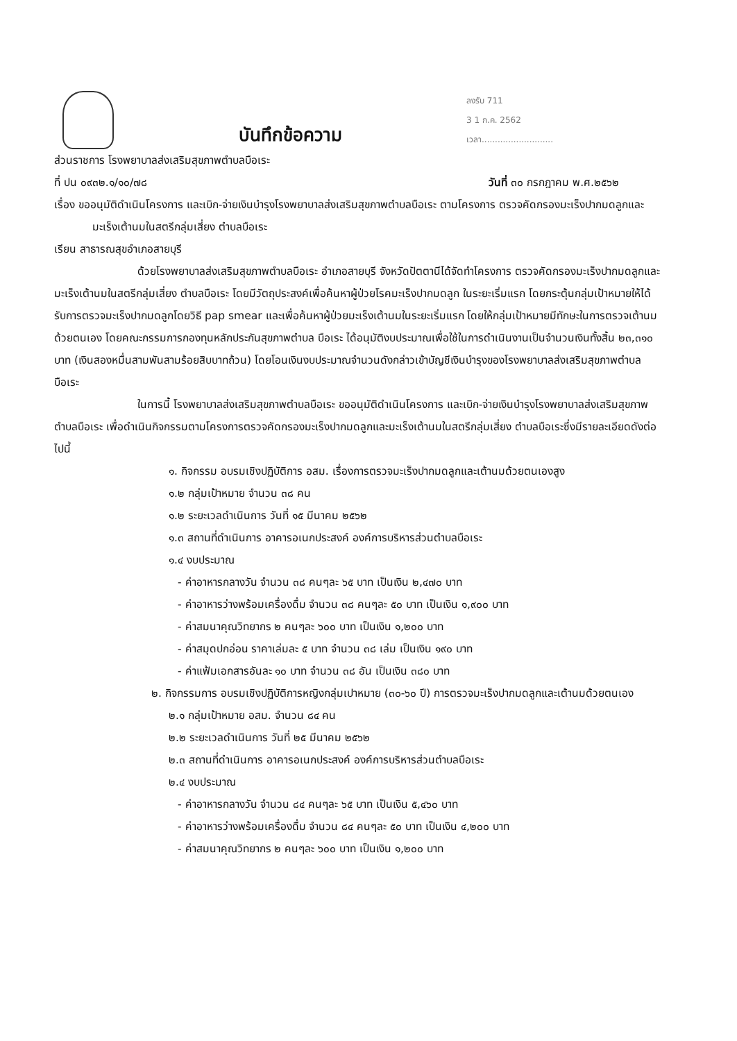บันทึกข้อความ
ลงรับ 711
3 1 ก.ค. 2562
เวลา...........................
ส่วนราชการ โรงพยาบาลส่งเสริมสุขภาพตำบลบือเระ
ที่ ปน ๐๙๓๒.๑/๑๐/๗๘ วันที่ ๓๐ กรกฎาคม พ.ศ.๒๕๖๒
เรื่อง ขออนุมัติดำเนินโครงการ และเบิก-จ่ายเงินบำรุงโรงพยาบาลส่งเสริมสุขภาพตำบลบือเระ ตามโครงการ ตรวจคัดกรองมะเร็งปากมดลูกและมะเร็งเต้านมในสตรีกลุ่มเสี่ยง ตำบลบือเระ
เรียน สาธารณสุขอำเภอสายบุรี
ด้วยโรงพยาบาลส่งเสริมสุขภาพตำบลบือเระ อำเภอสายบุรี จังหวัดปัตตานีได้จัดทำโครงการ ตรวจคัดกรองมะเร็งปากมดลูกและมะเร็งเต้านมในสตรีกลุ่มเสี่ยง ตำบลบือเระ โดยมีวัตถุประสงค์เพื่อค้นหาผู้ป่วยโรคมะเร็งปากมดลูก ในระยะเริ่มแรก โดยกระตุ้นกลุ่มเป้าหมายให้ได้รับการตรวจมะเร็งปากมดลูกโดยวิธี pap smear และเพื่อค้นหาผู้ป่วยมะเร็งเต้านมในระยะเริ่มแรก โดยให้กลุ่มเป้าหมายมีทักษะในการตรวจเต้านมด้วยตนเอง โดยคณะกรรมการกองทุนหลักประกันสุขภาพตำบล บือเระ ได้อนุมัติงบประมาณเพื่อใช้ในการดำเนินงานเป็นจำนวนเงินทั้งสิ้น ๒๓,๓๑๐ บาท (เงินสองหมื่นสามพันสามร้อยสิบบาทถ้วน) โดยโอนเงินงบประมาณจำนวนดังกล่าวเข้าบัญชีเงินบำรุงของโรงพยาบาลส่งเสริมสุขภาพตำบลบือเระ
ในการนี้ โรงพยาบาลส่งเสริมสุขภาพตำบลบือเระ ขออนุมัติดำเนินโครงการ และเบิก-จ่ายเงินบำรุงโรงพยาบาลส่งเสริมสุขภาพตำบลบือเระ เพื่อดำเนินกิจกรรมตามโครงการตรวจคัดกรองมะเร็งปากมดลูกและมะเร็งเต้านมในสตรีกลุ่มเสี่ยง ตำบลบือเระซึ่งมีรายละเอียดดังต่อไปนี้
๑. กิจกรรม อบรมเชิงปฏิบัติการ อสม. เรื่องการตรวจมะเร็งปากมดลูกและเต้านมด้วยตนเองสูง
๑.๒ กลุ่มเป้าหมาย จำนวน ๓๘ คน
๑.๒ ระยะเวลดำเนินการ วันที่ ๑๕ มีนาคม ๒๕๖๒
๑.๓ สถานที่ดำเนินการ อาคารอเนกประสงค์ องค์การบริหารส่วนตำบลบือเระ
๑.๔ งบประมาณ
- ค่าอาหารกลางวัน จำนวน ๓๘ คนๆละ ๖๕ บาท เป็นเงิน ๒,๔๗๐ บาท
- ค่าอาหารว่างพร้อมเครื่องดื่ม จำนวน ๓๘ คนๆละ ๕๐ บาท เป็นเงิน ๑,๙๐๐ บาท
- ค่าสมนาคุณวิทยากร ๒ คนๆละ ๖๐๐ บาท เป็นเงิน ๑,๒๐๐ บาท
- ค่าสมุดปกอ่อน ราคาเล่มละ ๕ บาท จำนวน ๓๘ เล่ม เป็นเงิน ๑๙๐ บาท
- ค่าแฟ้มเอกสารอันละ ๑๐ บาท จำนวน ๓๘ อัน เป็นเงิน ๓๘๐ บาท
๒. กิจกรรมการ อบรมเชิงปฏิบัติการหญิงกลุ่มเปาหมาย (๓๐-๖๐ ปี) การตรวจมะเร็งปากมดลูกและเต้านมด้วยตนเอง
๒.๑ กลุ่มเป้าหมาย อสม. จำนวน ๘๔ คน
๒.๒ ระยะเวลดำเนินการ วันที่ ๒๕ มีนาคม ๒๕๖๒
๒.๓ สถานที่ดำเนินการ อาคารอเนกประสงค์ องค์การบริหารส่วนตำบลบือเระ
๒.๔ งบประมาณ
- ค่าอาหารกลางวัน จำนวน ๘๔ คนๆละ ๖๕ บาท เป็นเงิน ๕,๔๖๐ บาท
- ค่าอาหารว่างพร้อมเครื่องดื่ม จำนวน ๘๔ คนๆละ ๕๐ บาท เป็นเงิน ๔,๒๐๐ บาท
- ค่าสมนาคุณวิทยากร ๒ คนๆละ ๖๐๐ บาท เป็นเงิน ๑,๒๐๐ บาท